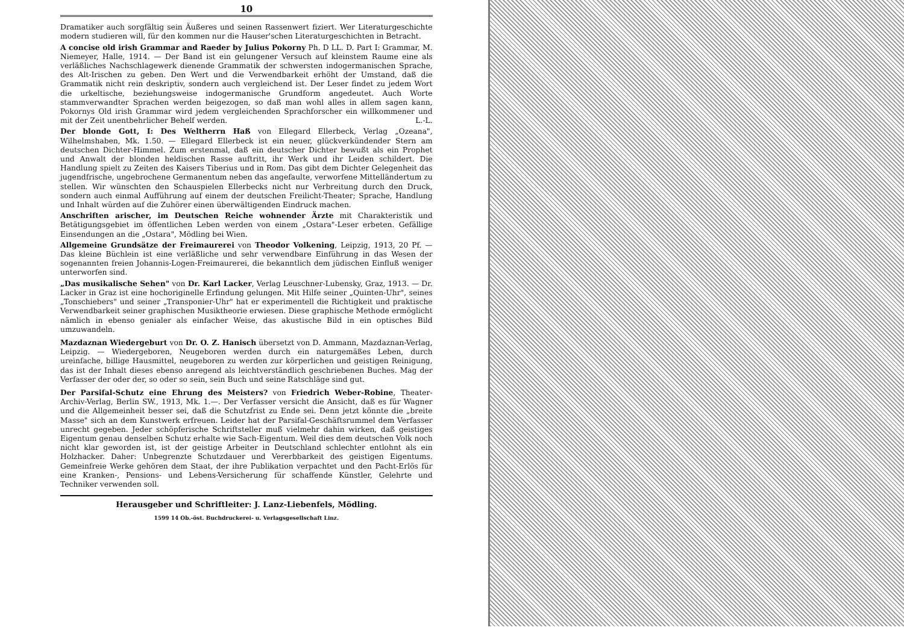10
Dramatiker auch sorgfältig sein Äußeres und seinen Rassenwert fiziert. Wer Literaturgeschichte modern studieren will, für den kommen nur die Hauser'schen Literaturgeschichten in Betracht.
A concise old irish Grammar and Raeder by Julius Pokorny Ph. D LL. D. Part I: Grammar, M. Niemeyer, Halle, 1914. — Der Band ist ein gelungener Versuch auf kleinstem Raume eine als verläßliches Nachschlagewerk dienende Grammatik der schwersten indogermanischen Sprache, des Alt-Irischen zu geben. Den Wert und die Verwendbarkeit erhöht der Umstand, daß die Grammatik nicht rein deskriptiv, sondern auch vergleichend ist. Der Leser findet zu jedem Wort die urkeltische, beziehungsweise indogermanische Grundform angedeutet. Auch Worte stammverwandter Sprachen werden beigezogen, so daß man wohl alles in allem sagen kann, Pokornys Old irish Grammar wird jedem vergleichenden Sprachforscher ein willkommener und mit der Zeit unentbehrlicher Behelf werden. L.-L.
Der blonde Gott, I: Des Weltherrn Haß von Ellegard Ellerbeck, Verlag „Ozeana", Wilhelmshaben, Mk. 1.50. — Ellegard Ellerbeck ist ein neuer, glückverkündender Stern am deutschen Dichter-Himmel. Zum erstenmal, daß ein deutscher Dichter bewußt als ein Prophet und Anwalt der blonden heldischen Rasse auftritt, ihr Werk und ihr Leiden schildert. Die Handlung spielt zu Zeiten des Kaisers Tiberius und in Rom. Das gibt dem Dichter Gelegenheit das jugendfrische, ungebrochene Germanentum neben das angefaulte, verworfene Mittelländertum zu stellen. Wir wünschten den Schauspielen Ellerbecks nicht nur Verbreitung durch den Druck, sondern auch einmal Aufführung auf einem der deutschen Freilicht-Theater; Sprache, Handlung und Inhalt würden auf die Zuhörer einen überwältigenden Eindruck machen.
Anschriften arischer, im Deutschen Reiche wohnender Ärzte mit Charakteristik und Betätigungsgebiet im öffentlichen Leben werden von einem „Ostara"-Leser erbeten. Gefällige Einsendungen an die „Ostara", Mödling bei Wien.
Allgemeine Grundsätze der Freimaurerei von Theodor Volkening, Leipzig, 1913, 20 Pf. — Das kleine Büchlein ist eine verläßliche und sehr verwendbare Einführung in das Wesen der sogenannten freien Johannis-Logen-Freimaurerei, die bekanntlich dem jüdischen Einfluß weniger unterworfen sind.
„Das musikalische Sehen" von Dr. Karl Lacker, Verlag Leuschner-Lubensky, Graz, 1913. — Dr. Lacker in Graz ist eine hochoriginelle Erfindung gelungen. Mit Hilfe seiner „Quinten-Uhr", seines „Tonschiebers" und seiner „Transponier-Uhr" hat er experimentell die Richtigkeit und praktische Verwendbarkeit seiner graphischen Musiktheorie erwiesen. Diese graphische Methode ermöglicht nämlich in ebenso genialer als einfacher Weise, das akustische Bild in ein optisches Bild umzuwandeln.
Mazdaznan Wiedergeburt von Dr. O. Z. Hanisch übersetzt von D. Ammann, Mazdaznan-Verlag, Leipzig. — Wiedergeboren, Neugeboren werden durch ein naturgemäßes Leben, durch ureinfache, billige Hausmittel, neugeboren zu werden zur körperlichen und geistigen Reinigung, das ist der Inhalt dieses ebenso anregend als leichtverständlich geschriebenen Buches. Mag der Verfasser der oder der, so oder so sein, sein Buch und seine Ratschläge sind gut.
Der Parsifal-Schutz eine Ehrung des Meisters? von Friedrich Weber-Robine, Theater-Archiv-Verlag, Berlin SW., 1913, Mk. 1.—. Der Verfasser versicht die Ansicht, daß es für Wagner und die Allgemeinheit besser sei, daß die Schutzfrist zu Ende sei. Denn jetzt könnte die „breite Masse" sich an dem Kunstwerk erfreuen. Leider hat der Parsifal-Geschäftsrummel dem Verfasser unrecht gegeben. Jeder schöpferische Schriftsteller muß vielmehr dahin wirken, daß geistiges Eigentum genau denselben Schutz erhalte wie Sach-Eigentum. Weil dies dem deutschen Volk noch nicht klar geworden ist, ist der geistige Arbeiter in Deutschland schlechter entlohnt als ein Holzhacker. Daher: Unbegrenzte Schutzdauer und Vererbbarkeit des geistigen Eigentums. Gemeinfreie Werke gehören dem Staat, der ihre Publikation verpachtet und den Pacht-Erlös für eine Kranken-, Pensions- und Lebens-Versicherung für schaffende Künstler, Gelehrte und Techniker verwenden soll.
Herausgeber und Schriftleiter: J. Lanz-Liebenfels, Mödling.
1599 14 Ob.-öst. Buchdruckerei- u. Verlagsgesellschaft Linz.